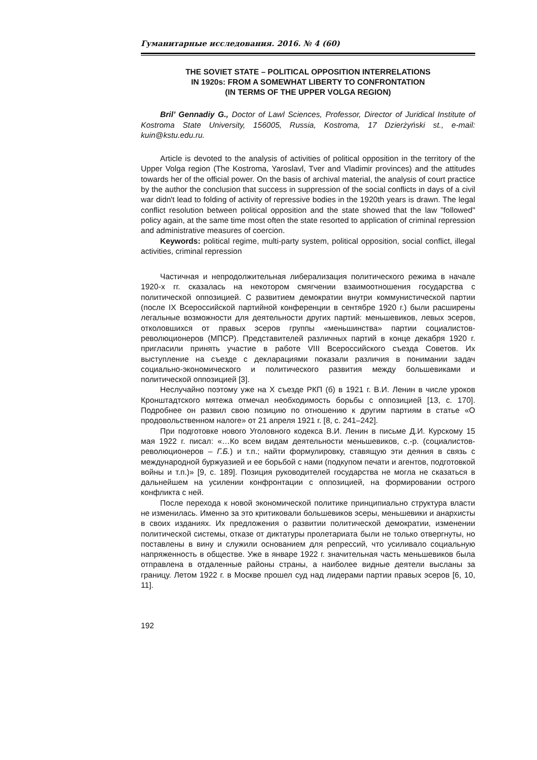Гуманитарные исследования. 2016. № 4 (60)
THE SOVIET STATE – POLITICAL OPPOSITION INTERRELATIONS
IN 1920s: FROM A SOMEWHAT LIBERTY TO CONFRONTATION
(IN TERMS OF THE UPPER VOLGA REGION)
Bril’ Gennadiy G., Doctor of Lawl Sciences, Professor, Director of Juridical Institute of Kostroma State University, 156005, Russia, Kostroma, 17 Dzierżyński st., e-mail: kuin@kstu.edu.ru.
Article is devoted to the analysis of activities of political opposition in the territory of the Upper Volga region (The Kostroma, Yaroslavl, Tver and Vladimir provinces) and the attitudes towards her of the official power. On the basis of archival material, the analysis of court practice by the author the conclusion that success in suppression of the social conflicts in days of a civil war didn't lead to folding of activity of repressive bodies in the 1920th years is drawn. The legal conflict resolution between political opposition and the state showed that the law "followed" policy again, at the same time most often the state resorted to application of criminal repression and administrative measures of coercion.
Keywords: political regime, multi-party system, political opposition, social conflict, illegal activities, criminal repression
Частичная и непродолжительная либерализация политического режима в начале 1920-х гг. сказалась на некотором смягчении взаимоотношения государства с политической оппозицией. С развитием демократии внутри коммунистической партии (после IX Всероссийской партийной конференции в сентябре 1920 г.) были расширены легальные возможности для деятельности других партий: меньшевиков, левых эсеров, отколовшихся от правых эсеров группы «меньшинства» партии социалистов-революционеров (МПСР). Представителей различных партий в конце декабря 1920 г. пригласили принять участие в работе VIII Всероссийского съезда Советов. Их выступление на съезде с декларациями показали различия в понимании задач социально-экономического и политического развития между большевиками и политической оппозицией [3].
Неслучайно поэтому уже на X съезде РКП (б) в 1921 г. В.И. Ленин в числе уроков Кронштадтского мятежа отмечал необходимость борьбы с оппозицией [13, с. 170]. Подробнее он развил свою позицию по отношению к другим партиям в статье «О продовольственном налоге» от 21 апреля 1921 г. [8, с. 241–242].
При подготовке нового Уголовного кодекса В.И. Ленин в письме Д.И. Курскому 15 мая 1922 г. писал: «…Ко всем видам деятельности меньшевиков, с.-р. (социалистов-революционеров – Г.Б.) и т.п.; найти формулировку, ставящую эти деяния в связь с международной буржуазией и ее борьбой с нами (подкупом печати и агентов, подготовкой войны и т.п.)» [9, с. 189]. Позиция руководителей государства не могла не сказаться в дальнейшем на усилении конфронтации с оппозицией, на формировании острого конфликта с ней.
После перехода к новой экономической политике принципиально структура власти не изменилась. Именно за это критиковали большевиков эсеры, меньшевики и анархисты в своих изданиях. Их предложения о развитии политической демократии, изменении политической системы, отказе от диктатуры пролетариата были не только отвергнуты, но поставлены в вину и служили основанием для репрессий, что усиливало социальную напряженность в обществе. Уже в январе 1922 г. значительная часть меньшевиков была отправлена в отдаленные районы страны, а наиболее видные деятели высланы за границу. Летом 1922 г. в Москве прошел суд над лидерами партии правых эсеров [6, 10, 11].
192